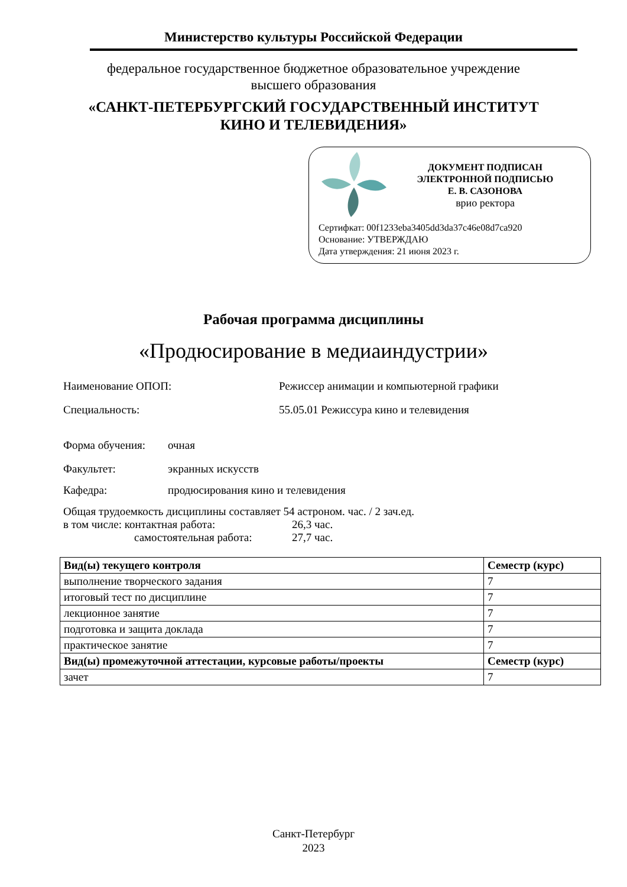Министерство культуры Российской Федерации
федеральное государственное бюджетное образовательное учреждение
высшего образования
«САНКТ-ПЕТЕРБУРГСКИЙ ГОСУДАРСТВЕННЫЙ ИНСТИТУТ
КИНО И ТЕЛЕВИДЕНИЯ»
ДОКУМЕНТ ПОДПИСАН
ЭЛЕКТРОННОЙ ПОДПИСЬЮ
Е. В. САЗОНОВА
врио ректора
Сертифкат: 00f1233eba3405dd3da37c46e08d7ca920
Основание: УТВЕРЖДАЮ
Дата утверждения: 21 июня 2023 г.
Рабочая программа дисциплины
«Продюсирование в медиаиндустрии»
Наименование ОПОП: Режиссер анимации и компьютерной графики
Специальность: 55.05.01 Режиссура кино и телевидения
Форма обучения: очная
Факультет: экранных искусств
Кафедра: продюсирования кино и телевидения
Общая трудоемкость дисциплины составляет 54 астроном. час. / 2 зач.ед.
в том числе: контактная работа: 26,3 час.
самостоятельная работа: 27,7 час.
| Вид(ы) текущего контроля | Семестр (курс) |
| --- | --- |
| выполнение творческого задания | 7 |
| итоговый тест по дисциплине | 7 |
| лекционное занятие | 7 |
| подготовка и защита доклада | 7 |
| практическое занятие | 7 |
| Вид(ы) промежуточной аттестации, курсовые работы/проекты | Семестр (курс) |
| зачет | 7 |
Санкт-Петербург
2023